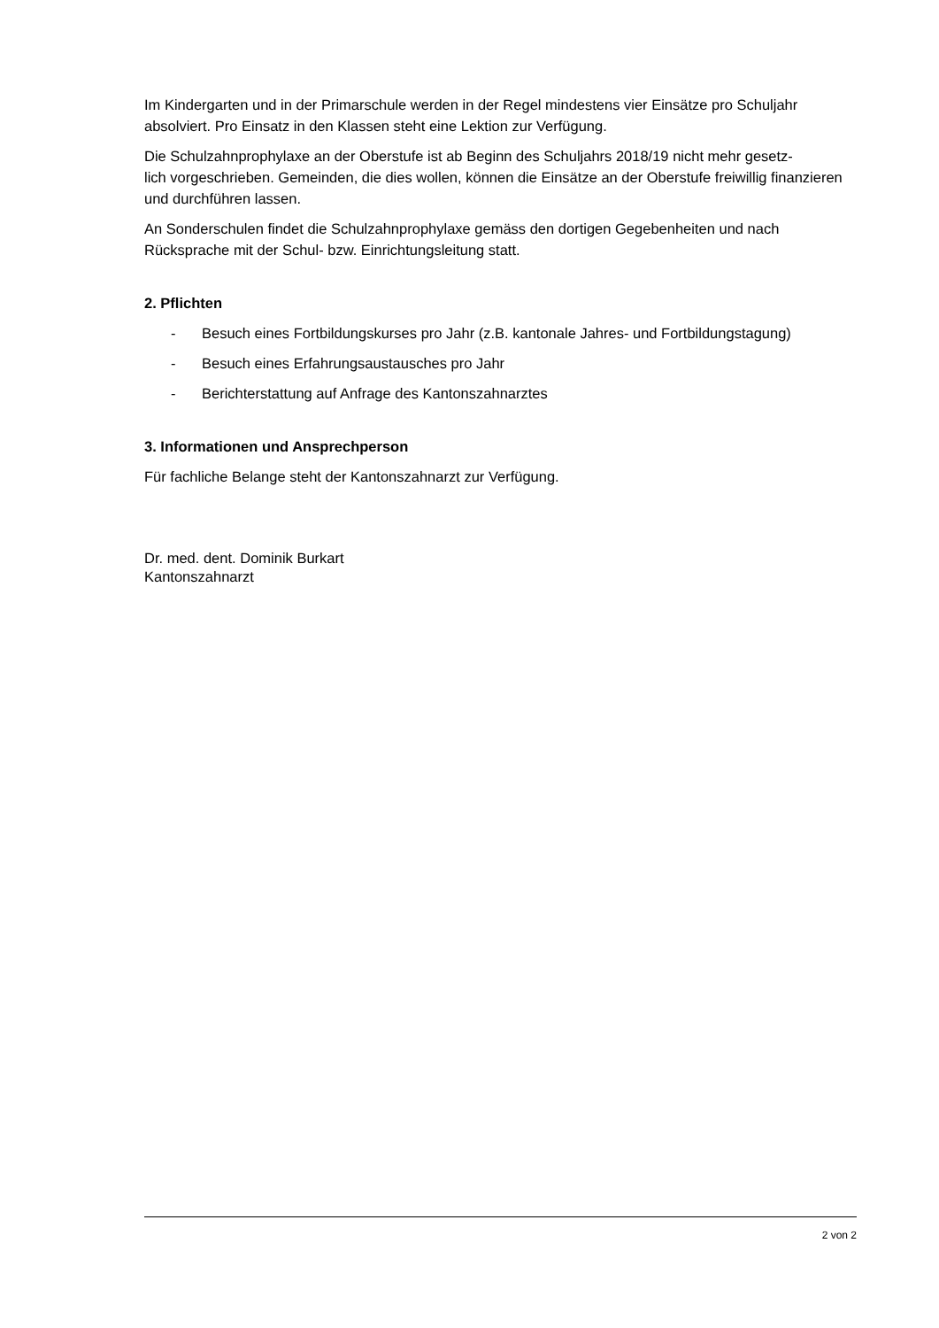Im Kindergarten und in der Primarschule werden in der Regel mindestens vier Einsätze pro Schuljahr absolviert. Pro Einsatz in den Klassen steht eine Lektion zur Verfügung.
Die Schulzahnprophylaxe an der Oberstufe ist ab Beginn des Schuljahrs 2018/19 nicht mehr gesetz-
lich vorgeschrieben. Gemeinden, die dies wollen, können die Einsätze an der Oberstufe freiwillig finanzieren und durchführen lassen.
An Sonderschulen findet die Schulzahnprophylaxe gemäss den dortigen Gegebenheiten und nach Rücksprache mit der Schul- bzw. Einrichtungsleitung statt.
2. Pflichten
- Besuch eines Fortbildungskurses pro Jahr (z.B. kantonale Jahres- und Fortbildungstagung)
- Besuch eines Erfahrungsaustausches pro Jahr
- Berichterstattung auf Anfrage des Kantonszahnarztes
3. Informationen und Ansprechperson
Für fachliche Belange steht der Kantonszahnarzt zur Verfügung.
Dr. med. dent. Dominik Burkart
Kantonszahnarzt
2 von 2